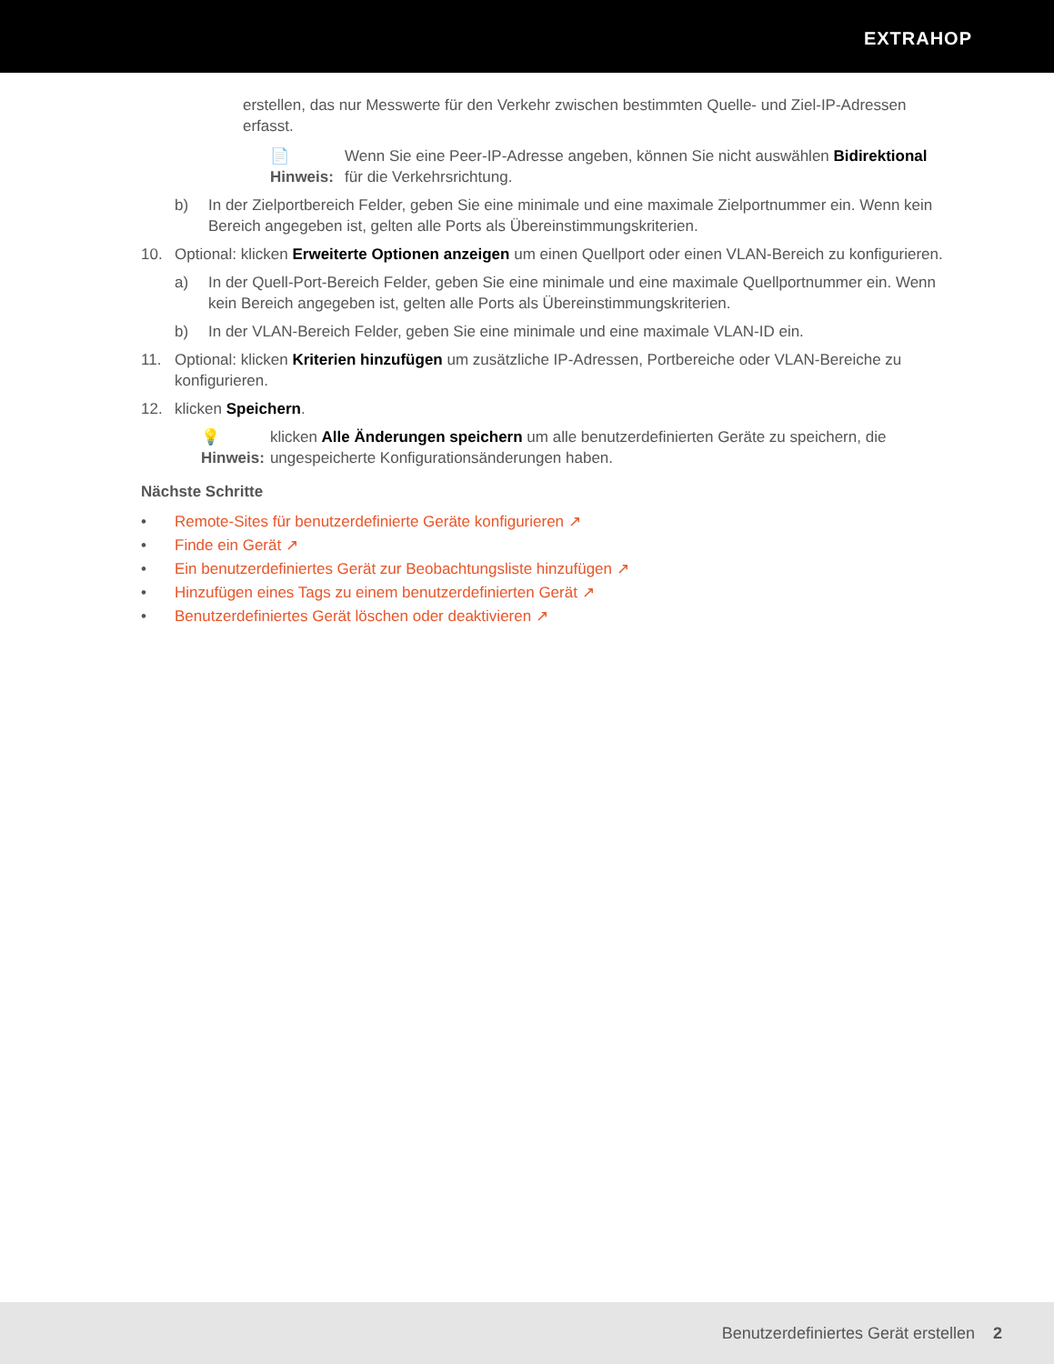EXTRAHOP
erstellen, das nur Messwerte für den Verkehr zwischen bestimmten Quelle- und Ziel-IP-Adressen erfasst.
📄 Hinweis: Wenn Sie eine Peer-IP-Adresse angeben, können Sie nicht auswählen Bidirektional für die Verkehrsrichtung.
b) In der Zielportbereich Felder, geben Sie eine minimale und eine maximale Zielportnummer ein. Wenn kein Bereich angegeben ist, gelten alle Ports als Übereinstimmungskriterien.
10. Optional: klicken Erweiterte Optionen anzeigen um einen Quellport oder einen VLAN-Bereich zu konfigurieren.
a) In der Quell-Port-Bereich Felder, geben Sie eine minimale und eine maximale Quellportnummer ein. Wenn kein Bereich angegeben ist, gelten alle Ports als Übereinstimmungskriterien.
b) In der VLAN-Bereich Felder, geben Sie eine minimale und eine maximale VLAN-ID ein.
11. Optional: klicken Kriterien hinzufügen um zusätzliche IP-Adressen, Portbereiche oder VLAN-Bereiche zu konfigurieren.
12. klicken Speichern.
💡 Hinweis: klicken Alle Änderungen speichern um alle benutzerdefinierten Geräte zu speichern, die ungespeicherte Konfigurationsänderungen haben.
Nächste Schritte
• Remote-Sites für benutzerdefinierte Geräte konfigurieren ↗
• Finde ein Gerät ↗
• Ein benutzerdefiniertes Gerät zur Beobachtungsliste hinzufügen ↗
• Hinzufügen eines Tags zu einem benutzerdefinierten Gerät ↗
• Benutzerdefiniertes Gerät löschen oder deaktivieren ↗
Benutzerdefiniertes Gerät erstellen 2